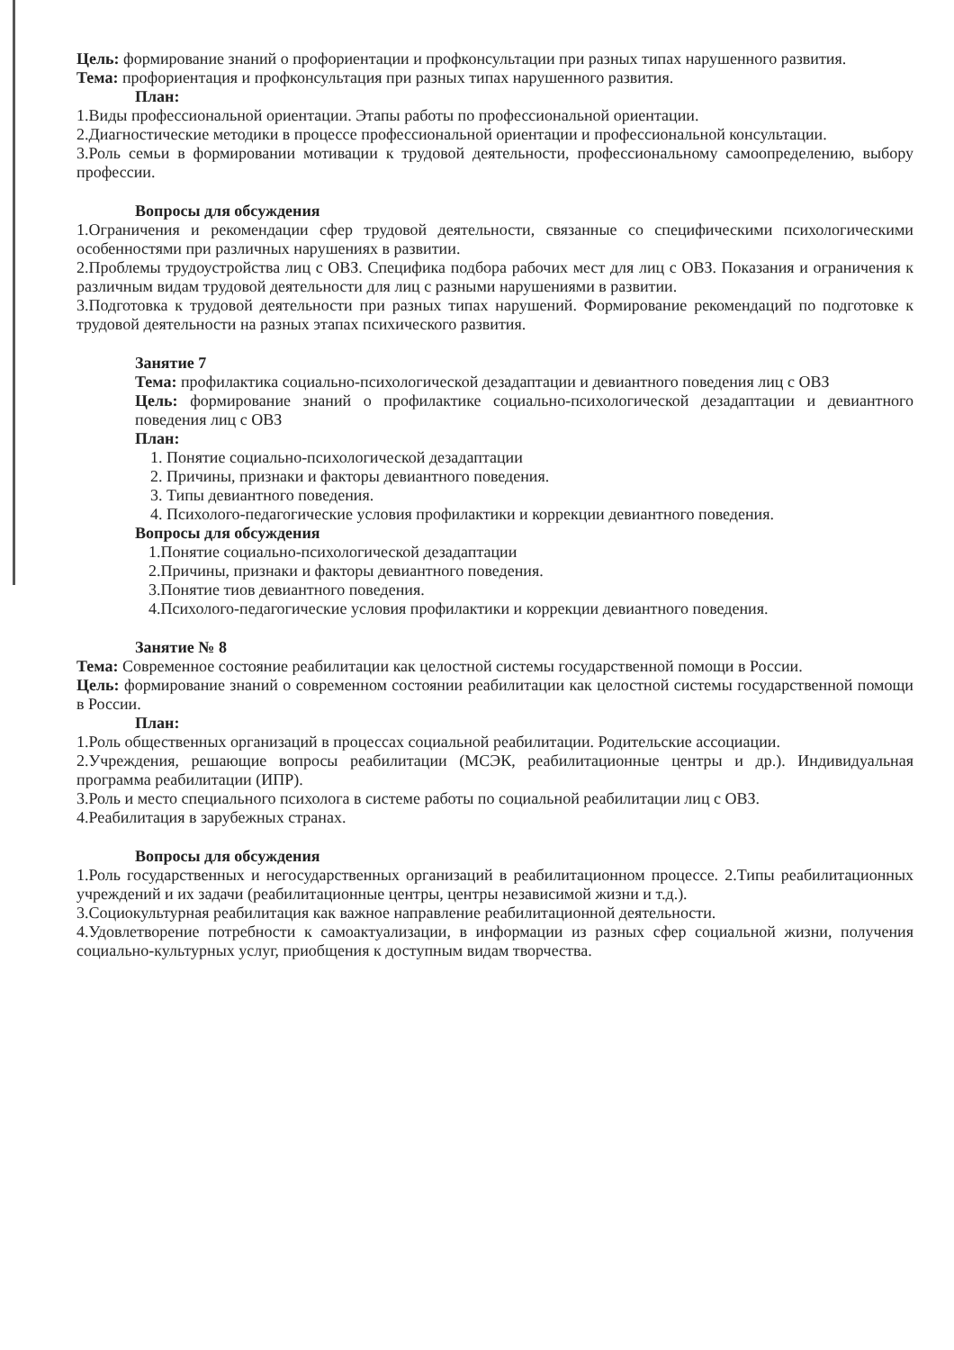Цель: формирование знаний о профориентации и профконсультации при разных типах нарушенного развития.
Тема: профориентация и профконсультация при разных типах нарушенного развития.
План:
1.Виды профессиональной ориентации. Этапы работы по профессиональной ориентации.
2.Диагностические методики в процессе профессиональной ориентации и профессиональной консультации.
3.Роль семьи в формировании мотивации к трудовой деятельности, профессиональному самоопределению, выбору профессии.
Вопросы для обсуждения
1.Ограничения и рекомендации сфер трудовой деятельности, связанные со специфическими психологическими особенностями при различных нарушениях в развитии.
2.Проблемы трудоустройства лиц с ОВЗ. Специфика подбора рабочих мест для лиц с ОВЗ. Показания и ограничения к различным видам трудовой деятельности для лиц с разными нарушениями в развитии.
3.Подготовка к трудовой деятельности при разных типах нарушений. Формирование рекомендаций по подготовке к трудовой деятельности на разных этапах психического развития.
Занятие 7
Тема: профилактика социально-психологической дезадаптации и девиантного поведения лиц с ОВЗ
Цель: формирование знаний о профилактике социально-психологической дезадаптации и девиантного поведения лиц с ОВЗ
План:
1. Понятие социально-психологической дезадаптации
2. Причины, признаки и факторы девиантного поведения.
3. Типы девиантного поведения.
4. Психолого-педагогические условия профилактики и коррекции девиантного поведения.
Вопросы для обсуждения
1.Понятие социально-психологической дезадаптации
2.Причины, признаки и факторы девиантного поведения.
3.Понятие тиов девиантного поведения.
4.Психолого-педагогические условия профилактики и коррекции девиантного поведения.
Занятие № 8
Тема: Современное состояние реабилитации как целостной системы государственной помощи в России.
Цель: формирование знаний о современном состоянии реабилитации как целостной системы государственной помощи в России.
План:
1.Роль общественных организаций в процессах социальной реабилитации. Родительские ассоциации.
2.Учреждения, решающие вопросы реабилитации (МСЭК, реабилитационные центры и др.). Индивидуальная программа реабилитации (ИПР).
3.Роль и место специального психолога в системе работы по социальной реабилитации лиц с ОВЗ.
4.Реабилитация в зарубежных странах.
Вопросы для обсуждения
1.Роль государственных и негосударственных организаций в реабилитационном процессе. 2.Типы реабилитационных учреждений и их задачи (реабилитационные центры, центры независимой жизни и т.д.).
3.Социокультурная реабилитация как важное направление реабилитационной деятельности.
4.Удовлетворение потребности к самоактуализации, в информации из разных сфер социальной жизни, получения социально-культурных услуг, приобщения к доступным видам творчества.